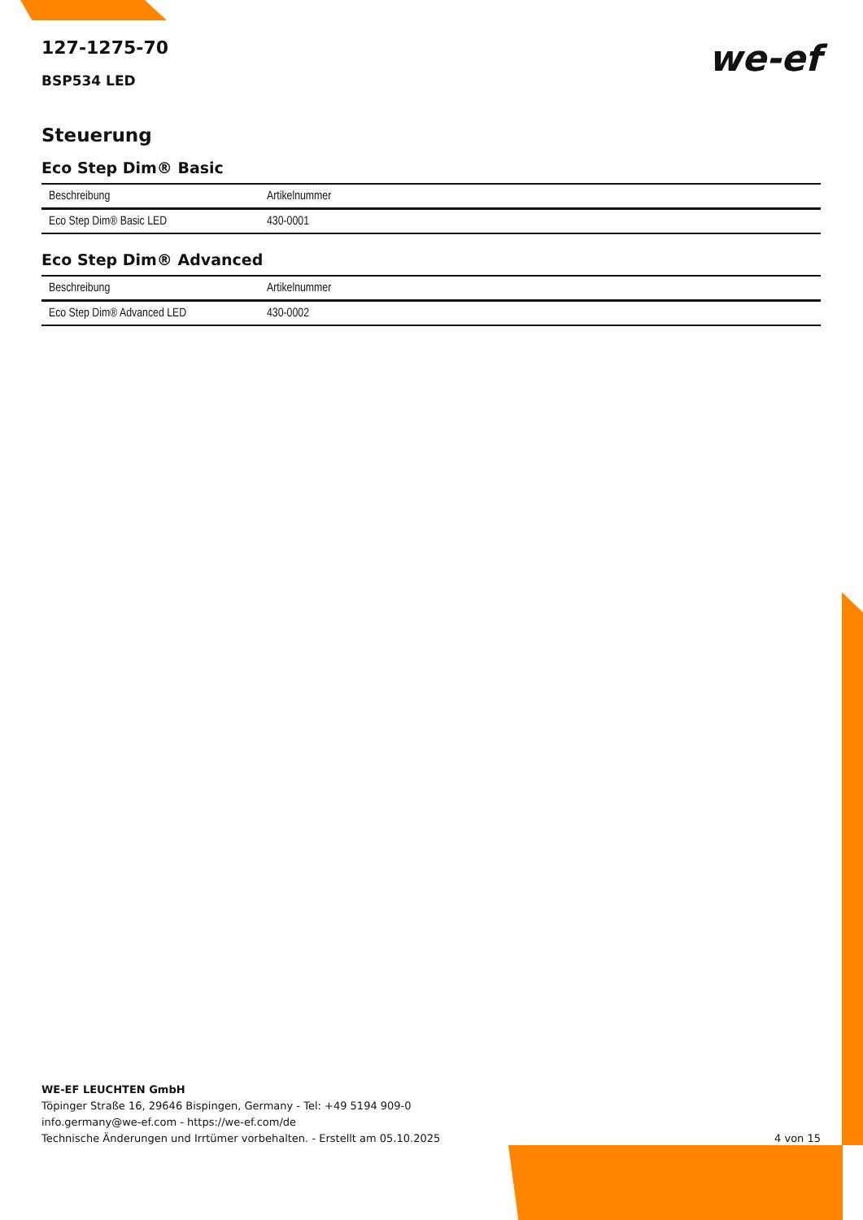we-ef
127-1275-70
BSP534 LED
Steuerung
Eco Step Dim® Basic
| Beschreibung | Artikelnummer |
| --- | --- |
| Eco Step Dim® Basic LED | 430-0001 |
Eco Step Dim® Advanced
| Beschreibung | Artikelnummer |
| --- | --- |
| Eco Step Dim® Advanced LED | 430-0002 |
WE-EF LEUCHTEN GmbH
Töpinger Straße 16, 29646 Bispingen, Germany - Tel: +49 5194 909-0
info.germany@we-ef.com - https://we-ef.com/de
Technische Änderungen und Irrtümer vorbehalten. - Erstellt am 05.10.2025 4 von 15